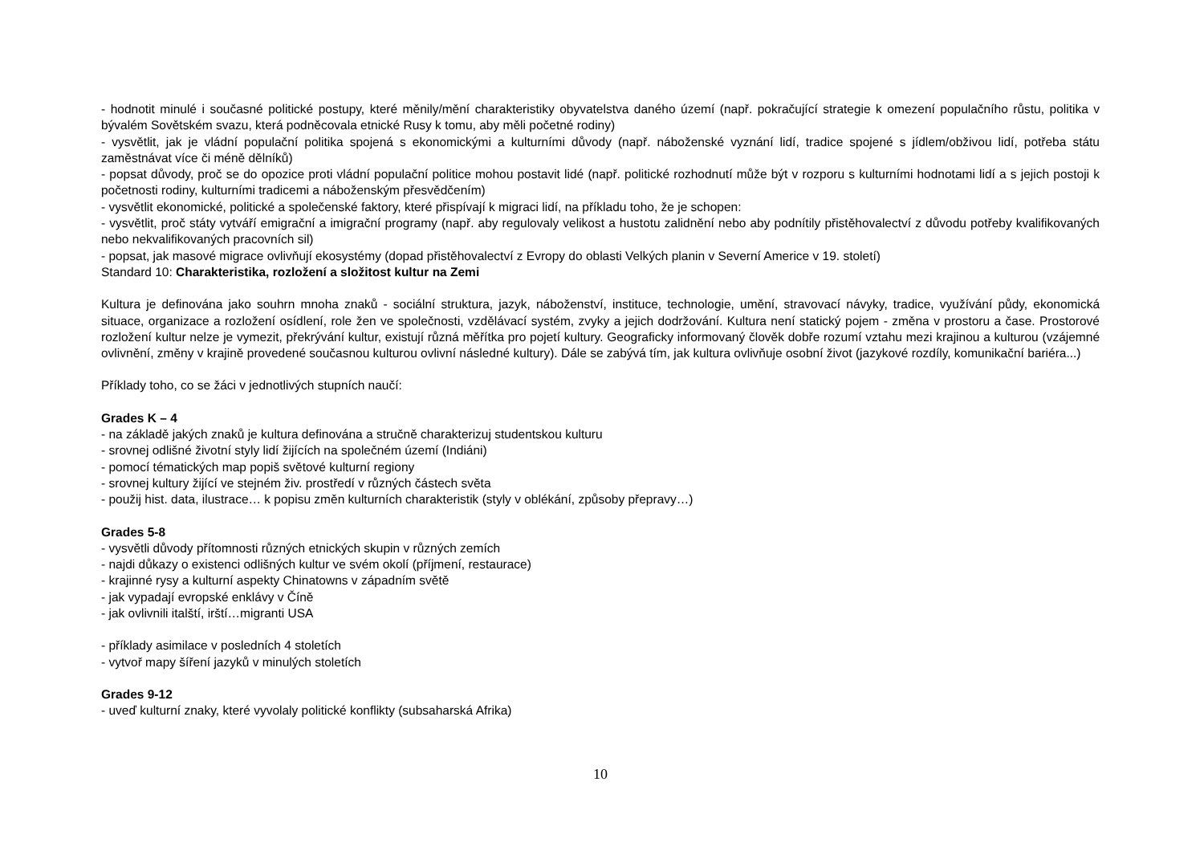- hodnotit minulé i současné politické postupy, které měnily/mění charakteristiky obyvatelstva daného území (např. pokračující strategie k omezení populačního růstu, politika v bývalém Sovětském svazu, která podněcovala etnické Rusy k tomu, aby měli početné rodiny)
- vysvětlit, jak je vládní populační politika spojená s ekonomickými a kulturními důvody (např. náboženské vyznání lidí, tradice spojené s jídlem/obživou lidí, potřeba státu zaměstnávat více či méně dělníků)
- popsat důvody, proč se do opozice proti vládní populační politice mohou postavit lidé (např. politické rozhodnutí může být v rozporu s kulturními hodnotami lidí a s jejich postoji k početnosti rodiny, kulturními tradicemi a náboženským přesvědčením)
- vysvětlit ekonomické, politické a společenské faktory, které přispívají k migraci lidí, na příkladu toho, že je schopen:
- vysvětlit, proč státy vytváří emigrační a imigrační programy (např. aby regulovaly velikost a hustotu zalidnění nebo aby podnítily přistěhovalectví z důvodu potřeby kvalifikovaných nebo nekvalifikovaných pracovních sil)
- popsat, jak masové migrace ovlivňují ekosystémy (dopad přistěhovalectví z Evropy do oblasti Velkých planin v Severní Americe v 19. století)
Standard 10: Charakteristika, rozložení a složitost kultur na Zemi
Kultura je definována jako souhrn mnoha znaků - sociální struktura, jazyk, náboženství, instituce, technologie, umění, stravovací návyky, tradice, využívání půdy, ekonomická situace, organizace a rozložení osídlení, role žen ve společnosti, vzdělávací systém, zvyky a jejich dodržování. Kultura není statický pojem - změna v prostoru a čase. Prostorové rozložení kultur nelze je vymezit, překrývání kultur, existují různá měřítka pro pojetí kultury. Geograficky informovaný člověk dobře rozumí vztahu mezi krajinou a kulturou (vzájemné ovlivnění, změny v krajině provedené současnou kulturou ovlivní následné kultury). Dále se zabývá tím, jak kultura ovlivňuje osobní život (jazykové rozdíly, komunikační bariéra...)
Příklady toho, co se žáci v jednotlivých stupních naučí:
Grades K – 4
- na základě jakých znaků je kultura definována a stručně charakterizuj studentskou kulturu
- srovnej odlišné životní styly lidí žijících na společném území (Indiáni)
- pomocí tématických map popiš světové kulturní regiony
- srovnej kultury žijící ve stejném živ. prostředí v různých částech světa
- použij hist. data, ilustrace… k popisu změn kulturních charakteristik (styly v oblékání, způsoby přepravy…)
Grades 5-8
- vysvětli důvody přítomnosti různých etnických skupin v různých zemích
- najdi důkazy o existenci odlišných kultur ve svém okolí (příjmení, restaurace)
- krajinné rysy a kulturní aspekty Chinatowns v západním světě
- jak vypadají evropské enklávy v Číně
- jak ovlivnili italští, irští…migranti USA
- příklady asimilace v posledních 4 stoletích
- vytvoř mapy šíření jazyků v minulých stoletích
Grades 9-12
- uveď kulturní znaky, které vyvolaly politické konflikty (subsaharská Afrika)
10